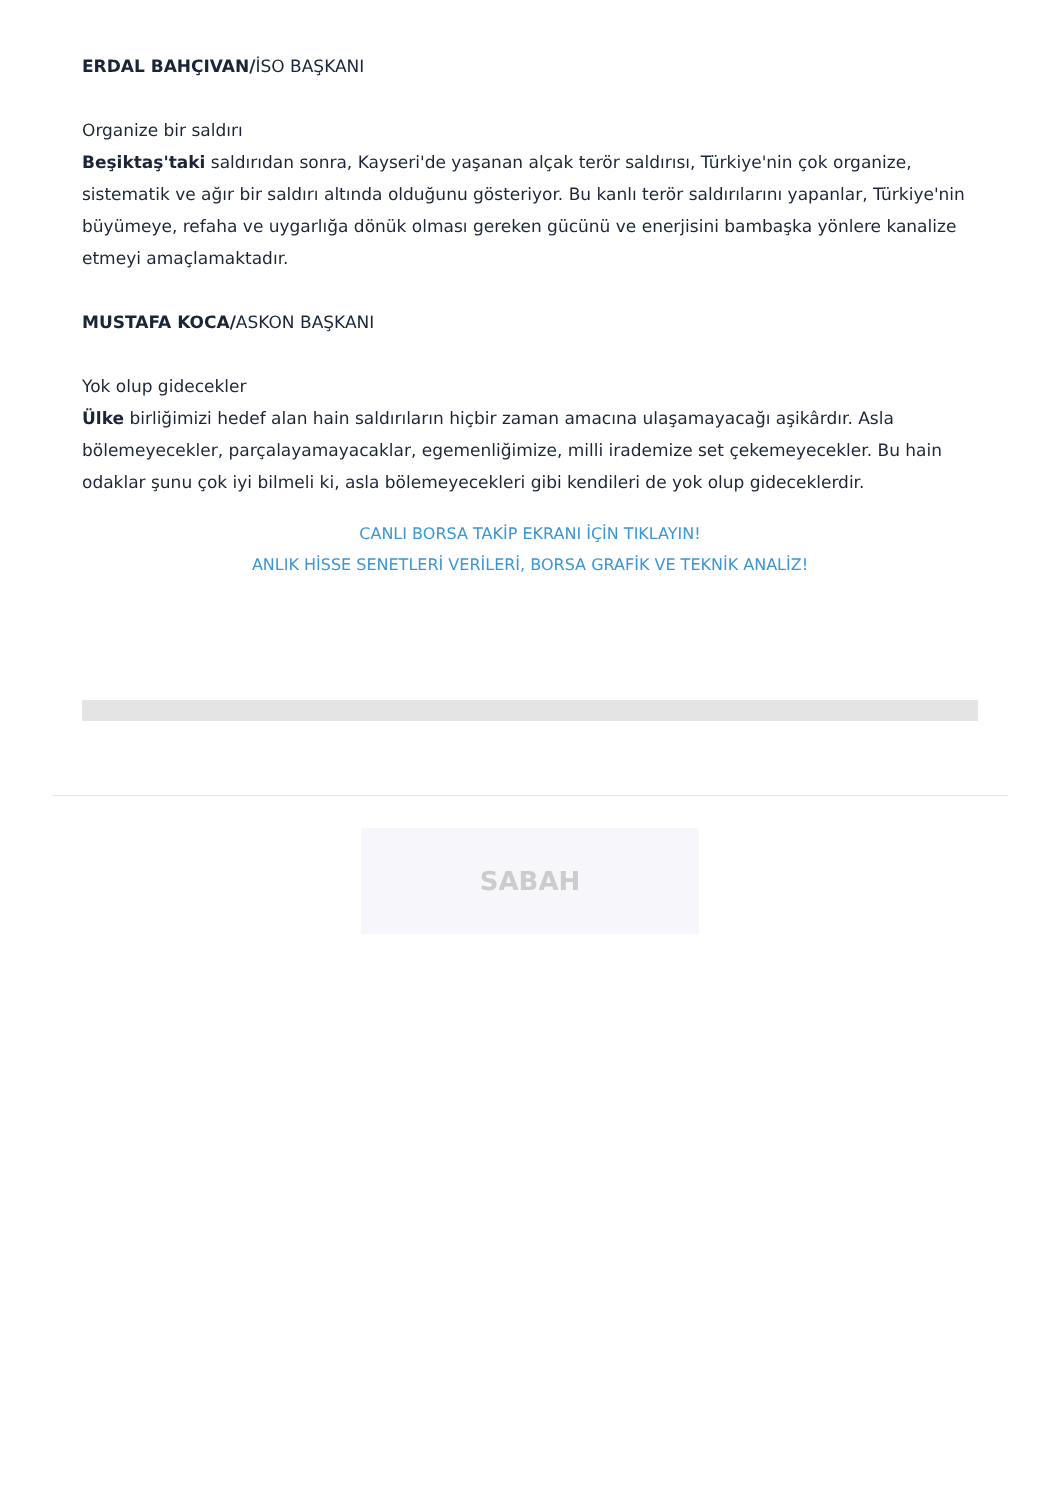ERDAL BAHÇIVAN/İSO BAŞKANI
Organize bir saldırı
Beşiktaş'taki saldırıdan sonra, Kayseri'de yaşanan alçak terör saldırısı, Türkiye'nin çok organize, sistematik ve ağır bir saldırı altında olduğunu gösteriyor. Bu kanlı terör saldırılarını yapanlar, Türkiye'nin büyümeye, refaha ve uygarlığa dönük olması gereken gücünü ve enerjisini bambaşka yönlere kanalize etmeyi amaçlamaktadır.
MUSTAFA KOCA/ASKON BAŞKANI
Yok olup gidecekler
Ülke birliğimizi hedef alan hain saldırıların hiçbir zaman amacına ulaşamayacağı aşikârdır. Asla bölemeyecekler, parçalayamayacaklar, egemenliğimize, milli irademize set çekemeyecekler. Bu hain odaklar şunu çok iyi bilmeli ki, asla bölemeyecekleri gibi kendileri de yok olup gideceklerdir.
CANLI BORSA TAKİP EKRANI İÇİN TIKLAYIN!
ANLIK HİSSE SENETLERİ VERİLERİ, BORSA GRAFİK VE TEKNİK ANALİZ!
SABAH